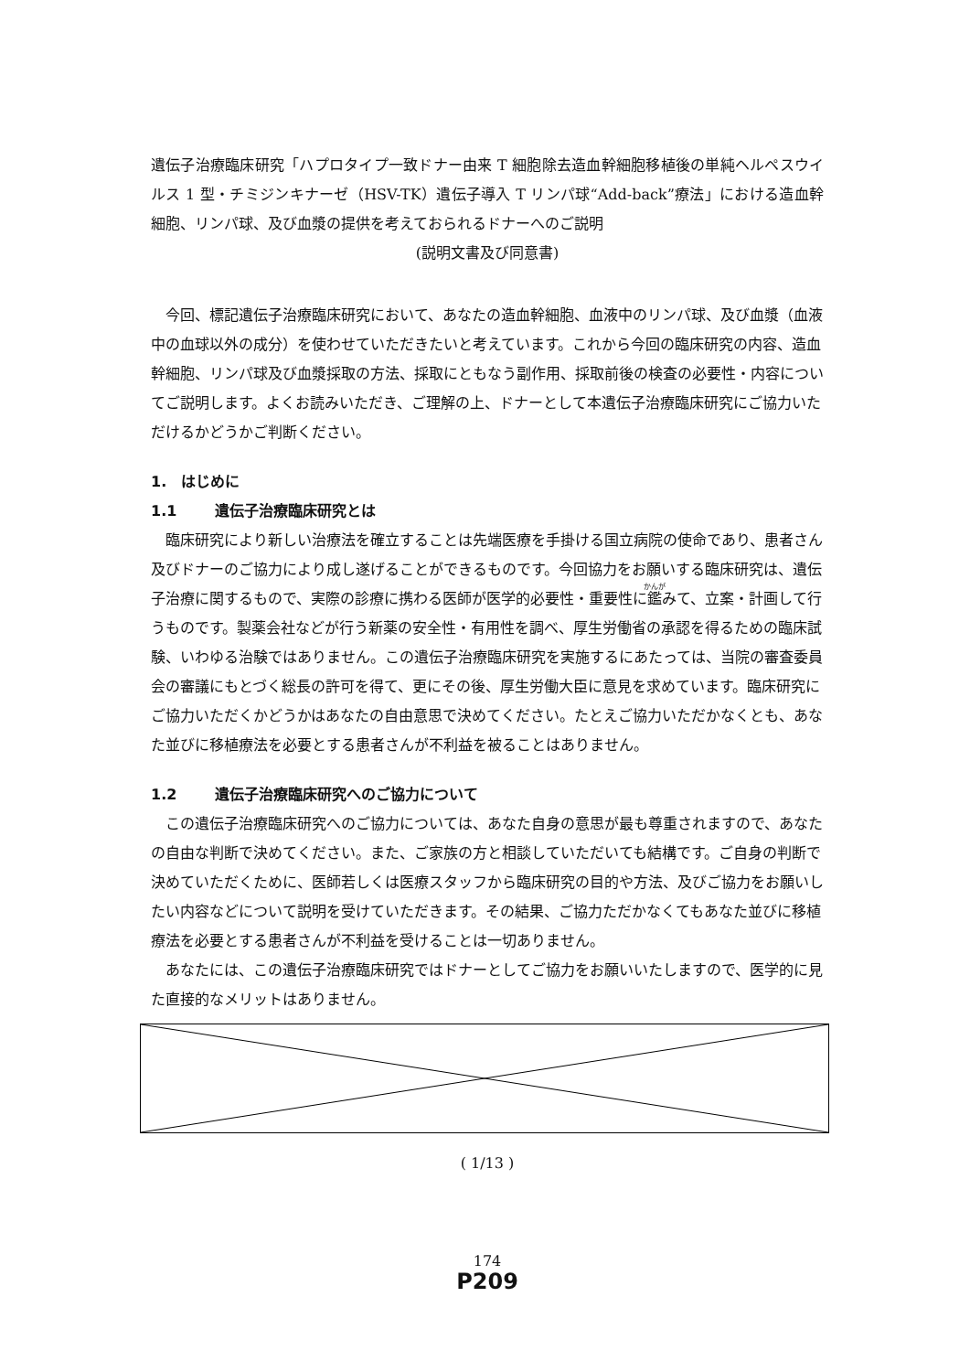遺伝子治療臨床研究「ハプロタイプ一致ドナー由来 T 細胞除去造血幹細胞移植後の単純ヘルペスウイルス 1 型・チミジンキナーゼ（HSV-TK）遺伝子導入 T リンパ球“Add-back”療法」における造血幹細胞、リンパ球、及び血漿の提供を考えておられるドナーへのご説明
(説明文書及び同意書)
今回、標記遺伝子治療臨床研究において、あなたの造血幹細胞、血液中のリンパ球、及び血漿（血液中の血球以外の成分）を使わせていただきたいと考えています。これから今回の臨床研究の内容、造血幹細胞、リンパ球及び血漿採取の方法、採取にともなう副作用、採取前後の検査の必要性・内容についてご説明します。よくお読みいただき、ご理解の上、ドナーとして本遺伝子治療臨床研究にご協力いただけるかどうかご判断ください。
1.　はじめに
1.1 遺伝子治療臨床研究とは
臨床研究により新しい治療法を確立することは先端医療を手掛ける国立病院の使命であり、患者さん及びドナーのご協力により成し遂げることができるものです。今回協力をお願いする臨床研究は、遺伝子治療に関するもので、実際の診療に携わる医師が医学的必要性・重要性に鑑みて、立案・計画して行うものです。製薬会社などが行う新薬の安全性・有用性を調べ、厚生労働省の承認を得るための臨床試験、いわゆる治験ではありません。この遺伝子治療臨床研究を実施するにあたっては、当院の審査委員会の審議にもとづく総長の許可を得て、更にその後、厚生労働大臣に意見を求めています。臨床研究にご協力いただくかどうかはあなたの自由意思で決めてください。たとえご協力いただかなくとも、あなた並びに移植療法を必要とする患者さんが不利益を被ることはありません。
1.2 遺伝子治療臨床研究へのご協力について
この遺伝子治療臨床研究へのご協力については、あなた自身の意思が最も尊重されますので、あなたの自由な判断で決めてください。また、ご家族の方と相談していただいても結構です。ご自身の判断で決めていただくために、医師若しくは医療スタッフから臨床研究の目的や方法、及びご協力をお願いしたい内容などについて説明を受けていただきます。その結果、ご協力ただかなくてもあなた並びに移植療法を必要とする患者さんが不利益を受けることは一切ありません。
あなたには、この遺伝子治療臨床研究ではドナーとしてご協力をお願いいたしますので、医学的に見た直接的なメリットはありません。
( 1/13 )
174
P209